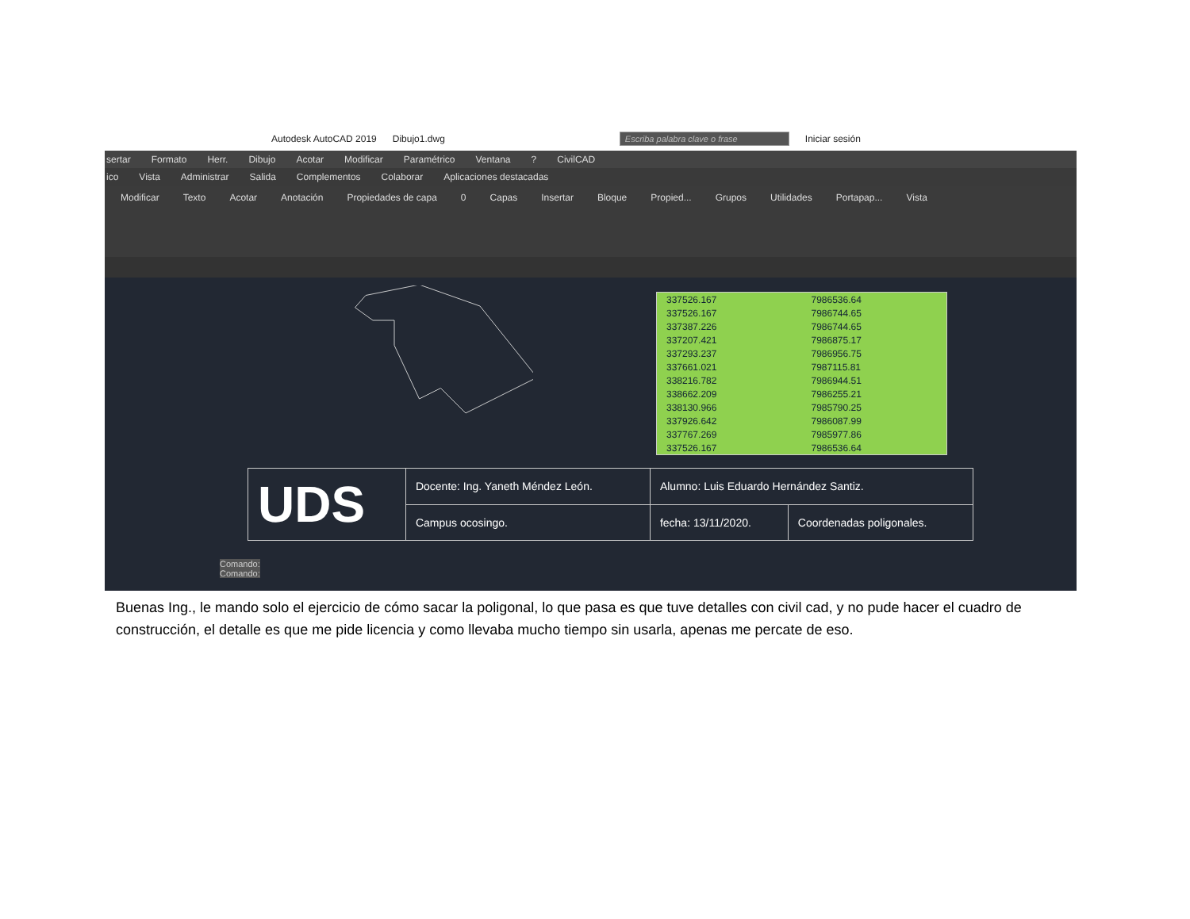Autodesk AutoCAD 2019 Dibujo1.dwg Escriba palabra clave o frase Iniciar sesión
sertar Formato Herr. Dibujo Acotar Modificar Paramétrico Ventana? CivilCAD
ico Vista Administrar Salida Complementos Colaborar Aplicaciones destacadas
Modificar Texto Acotar Anotación Propiedades de capa 0 Capas Insertar Bloque Propied... Grupos Utilidades Portapap... Vista
| 337526.167 | 7986536.64 |
| 337526.167 | 7986744.65 |
| 337387.226 | 7986744.65 |
| 337207.421 | 7986875.17 |
| 337293.237 | 7986956.75 |
| 337661.021 | 7987115.81 |
| 338216.782 | 7986944.51 |
| 338662.209 | 7986255.21 |
| 338130.966 | 7985790.25 |
| 337926.642 | 7986087.99 |
| 337767.269 | 7985977.86 |
| 337526.167 | 7986536.64 |
| UDS | Docente: Ing. Yaneth Méndez León. | Alumno: Luis Eduardo Hernández Santiz. | |
| | Campus ocosingo. | fecha: 13/11/2020. | Coordenadas poligonales. |
Comando:
Comando:
Buenas Ing., le mando solo el ejercicio de cómo sacar la poligonal, lo que pasa es que tuve detalles con civil cad, y no pude hacer el cuadro de construcción, el detalle es que me pide licencia y como llevaba mucho tiempo sin usarla, apenas me percate de eso.